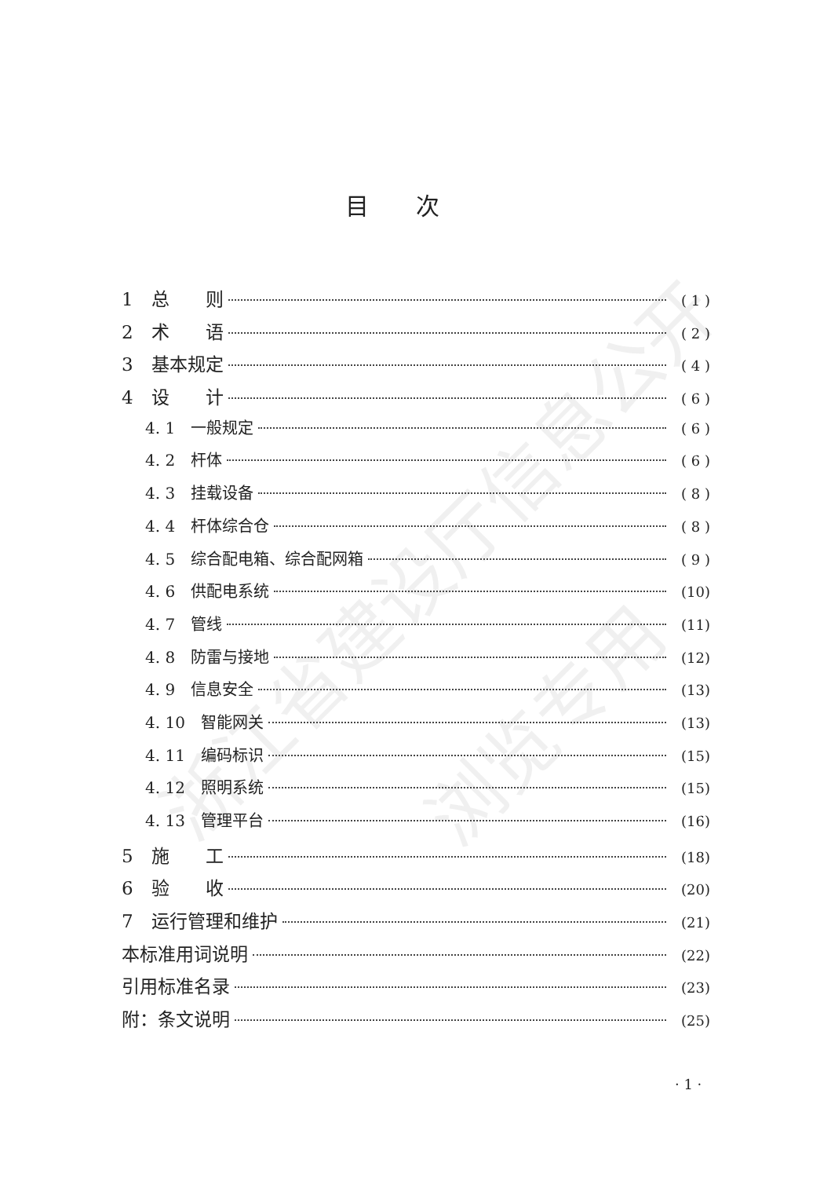浙江省建设厅信息公开
浏览专用
目次
1　总　　则 ( 1 )
2　术　　语 ( 2 )
3　基本规定 ( 4 )
4　设　　计 ( 6 )
4. 1　一般规定 ( 6 )
4. 2　杆体 ( 6 )
4. 3　挂载设备 ( 8 )
4. 4　杆体综合仓 ( 8 )
4. 5　综合配电箱、综合配网箱 ( 9 )
4. 6　供配电系统 (10)
4. 7　管线 (11)
4. 8　防雷与接地 (12)
4. 9　信息安全 (13)
4. 10　智能网关 (13)
4. 11　编码标识 (15)
4. 12　照明系统 (15)
4. 13　管理平台 (16)
5　施　　工 (18)
6　验　　收 (20)
7　运行管理和维护 (21)
本标准用词说明 (22)
引用标准名录 (23)
附：条文说明 (25)
· 1 ·